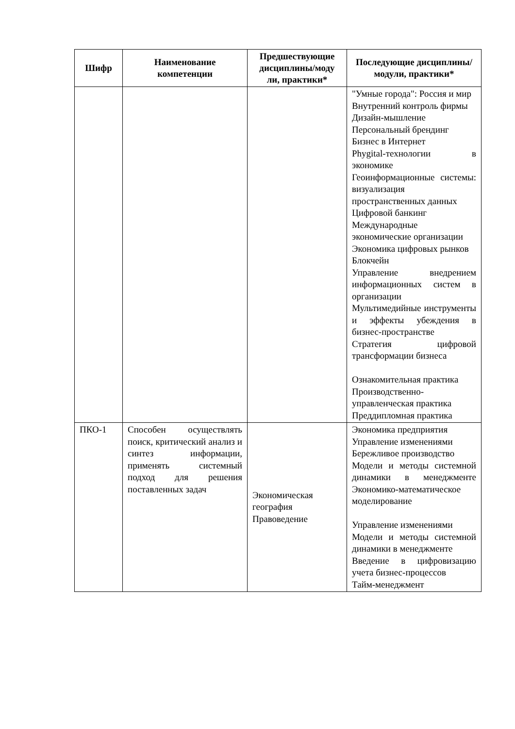| Шифр | Наименование компетенции | Предшествующие дисциплины/моду ли, практики* | Последующие дисциплины/модули, практики* |
| --- | --- | --- | --- |
| | | | "Умные города": Россия и мир Внутренний контроль фирмы Дизайн-мышление Персональный брендинг Бизнес в Интернет Phygital-технологии в экономике Геоинформационные системы: визуализация пространственных данных Цифровой банкинг Международные экономические организации Экономика цифровых рынков Блокчейн Управление внедрением информационных систем в организации Мультимедийные инструменты и эффекты убеждения в бизнес-пространстве Стратегия цифровой трансформации бизнеса Ознакомительная практика Производственно-управленческая практика Преддипломная практика |
| ПКО-1 | Способен осуществлять поиск, критический анализ и синтез информации, применять системный подход для решения поставленных задач | Экономическая география Правоведение | Экономика предприятия Управление изменениями Бережливое производство Модели и методы системной динамики в менеджменте Экономико-математическое моделирование Управление изменениями Модели и методы системной динамики в менеджменте Введение в цифровизацию учета бизнес-процессов Тайм-менеджмент |